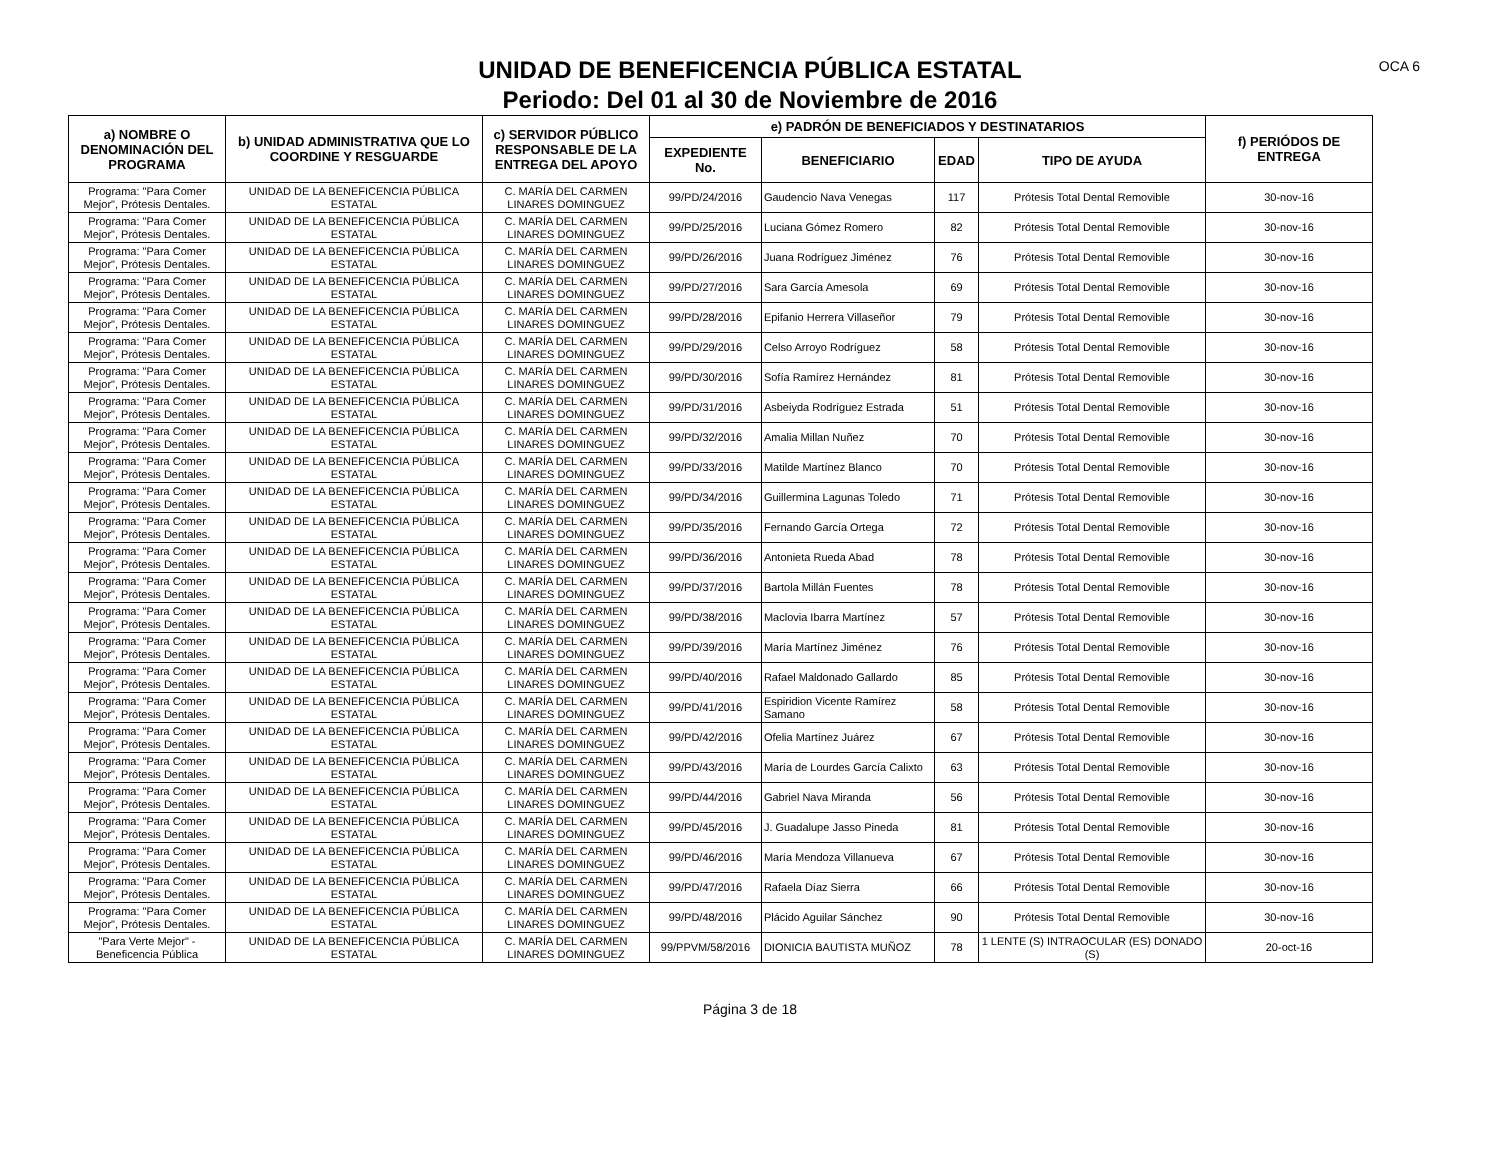UNIDAD DE BENEFICENCIA PÚBLICA ESTATAL
Periodo: Del 01 al 30 de Noviembre de 2016
OCA 6
| a) NOMBRE O DENOMINACIÓN DEL PROGRAMA | b) UNIDAD ADMINISTRATIVA QUE LO COORDINE Y RESGUARDE | c) SERVIDOR PÚBLICO RESPONSABLE DE LA ENTREGA DEL APOYO | e) PADRÓN DE BENEFICIADOS Y DESTINATARIOS | | | | f) PERIÓDOS DE ENTREGA |
| --- | --- | --- | --- | --- | --- | --- | --- |
| | | | EXPEDIENTE No. | BENEFICIARIO | EDAD | TIPO DE AYUDA | |
| Programa: "Para Comer Mejor", Prótesis Dentales. | UNIDAD DE LA BENEFICENCIA PÚBLICA ESTATAL | C. MARÍA DEL CARMEN LINARES DOMINGUEZ | 99/PD/24/2016 | Gaudencio Nava Venegas | 117 | Prótesis Total Dental Removible | 30-nov-16 |
| Programa: "Para Comer Mejor", Prótesis Dentales. | UNIDAD DE LA BENEFICENCIA PÚBLICA ESTATAL | C. MARÍA DEL CARMEN LINARES DOMINGUEZ | 99/PD/25/2016 | Luciana Gómez Romero | 82 | Prótesis Total Dental Removible | 30-nov-16 |
| Programa: "Para Comer Mejor", Prótesis Dentales. | UNIDAD DE LA BENEFICENCIA PÚBLICA ESTATAL | C. MARÍA DEL CARMEN LINARES DOMINGUEZ | 99/PD/26/2016 | Juana Rodríguez Jiménez | 76 | Prótesis Total Dental Removible | 30-nov-16 |
| Programa: "Para Comer Mejor", Prótesis Dentales. | UNIDAD DE LA BENEFICENCIA PÚBLICA ESTATAL | C. MARÍA DEL CARMEN LINARES DOMINGUEZ | 99/PD/27/2016 | Sara García Amesola | 69 | Prótesis Total Dental Removible | 30-nov-16 |
| Programa: "Para Comer Mejor", Prótesis Dentales. | UNIDAD DE LA BENEFICENCIA PÚBLICA ESTATAL | C. MARÍA DEL CARMEN LINARES DOMINGUEZ | 99/PD/28/2016 | Epifanio Herrera Villaseñor | 79 | Prótesis Total Dental Removible | 30-nov-16 |
| Programa: "Para Comer Mejor", Prótesis Dentales. | UNIDAD DE LA BENEFICENCIA PÚBLICA ESTATAL | C. MARÍA DEL CARMEN LINARES DOMINGUEZ | 99/PD/29/2016 | Celso Arroyo Rodríguez | 58 | Prótesis Total Dental Removible | 30-nov-16 |
| Programa: "Para Comer Mejor", Prótesis Dentales. | UNIDAD DE LA BENEFICENCIA PÚBLICA ESTATAL | C. MARÍA DEL CARMEN LINARES DOMINGUEZ | 99/PD/30/2016 | Sofía Ramírez Hernández | 81 | Prótesis Total Dental Removible | 30-nov-16 |
| Programa: "Para Comer Mejor", Prótesis Dentales. | UNIDAD DE LA BENEFICENCIA PÚBLICA ESTATAL | C. MARÍA DEL CARMEN LINARES DOMINGUEZ | 99/PD/31/2016 | Asbeiyda Rodríguez Estrada | 51 | Prótesis Total Dental Removible | 30-nov-16 |
| Programa: "Para Comer Mejor", Prótesis Dentales. | UNIDAD DE LA BENEFICENCIA PÚBLICA ESTATAL | C. MARÍA DEL CARMEN LINARES DOMINGUEZ | 99/PD/32/2016 | Amalia Millan Nuñez | 70 | Prótesis Total Dental Removible | 30-nov-16 |
| Programa: "Para Comer Mejor", Prótesis Dentales. | UNIDAD DE LA BENEFICENCIA PÚBLICA ESTATAL | C. MARÍA DEL CARMEN LINARES DOMINGUEZ | 99/PD/33/2016 | Matilde Martínez Blanco | 70 | Prótesis Total Dental Removible | 30-nov-16 |
| Programa: "Para Comer Mejor", Prótesis Dentales. | UNIDAD DE LA BENEFICENCIA PÚBLICA ESTATAL | C. MARÍA DEL CARMEN LINARES DOMINGUEZ | 99/PD/34/2016 | Guillermina Lagunas Toledo | 71 | Prótesis Total Dental Removible | 30-nov-16 |
| Programa: "Para Comer Mejor", Prótesis Dentales. | UNIDAD DE LA BENEFICENCIA PÚBLICA ESTATAL | C. MARÍA DEL CARMEN LINARES DOMINGUEZ | 99/PD/35/2016 | Fernando García Ortega | 72 | Prótesis Total Dental Removible | 30-nov-16 |
| Programa: "Para Comer Mejor", Prótesis Dentales. | UNIDAD DE LA BENEFICENCIA PÚBLICA ESTATAL | C. MARÍA DEL CARMEN LINARES DOMINGUEZ | 99/PD/36/2016 | Antonieta Rueda Abad | 78 | Prótesis Total Dental Removible | 30-nov-16 |
| Programa: "Para Comer Mejor", Prótesis Dentales. | UNIDAD DE LA BENEFICENCIA PÚBLICA ESTATAL | C. MARÍA DEL CARMEN LINARES DOMINGUEZ | 99/PD/37/2016 | Bartola Millán Fuentes | 78 | Prótesis Total Dental Removible | 30-nov-16 |
| Programa: "Para Comer Mejor", Prótesis Dentales. | UNIDAD DE LA BENEFICENCIA PÚBLICA ESTATAL | C. MARÍA DEL CARMEN LINARES DOMINGUEZ | 99/PD/38/2016 | Maclovia Ibarra Martínez | 57 | Prótesis Total Dental Removible | 30-nov-16 |
| Programa: "Para Comer Mejor", Prótesis Dentales. | UNIDAD DE LA BENEFICENCIA PÚBLICA ESTATAL | C. MARÍA DEL CARMEN LINARES DOMINGUEZ | 99/PD/39/2016 | María Martínez Jiménez | 76 | Prótesis Total Dental Removible | 30-nov-16 |
| Programa: "Para Comer Mejor", Prótesis Dentales. | UNIDAD DE LA BENEFICENCIA PÚBLICA ESTATAL | C. MARÍA DEL CARMEN LINARES DOMINGUEZ | 99/PD/40/2016 | Rafael Maldonado Gallardo | 85 | Prótesis Total Dental Removible | 30-nov-16 |
| Programa: "Para Comer Mejor", Prótesis Dentales. | UNIDAD DE LA BENEFICENCIA PÚBLICA ESTATAL | C. MARÍA DEL CARMEN LINARES DOMINGUEZ | 99/PD/41/2016 | Espiridion Vicente Ramírez Samano | 58 | Prótesis Total Dental Removible | 30-nov-16 |
| Programa: "Para Comer Mejor", Prótesis Dentales. | UNIDAD DE LA BENEFICENCIA PÚBLICA ESTATAL | C. MARÍA DEL CARMEN LINARES DOMINGUEZ | 99/PD/42/2016 | Ofelia Martínez Juárez | 67 | Prótesis Total Dental Removible | 30-nov-16 |
| Programa: "Para Comer Mejor", Prótesis Dentales. | UNIDAD DE LA BENEFICENCIA PÚBLICA ESTATAL | C. MARÍA DEL CARMEN LINARES DOMINGUEZ | 99/PD/43/2016 | María de Lourdes García Calixto | 63 | Prótesis Total Dental Removible | 30-nov-16 |
| Programa: "Para Comer Mejor", Prótesis Dentales. | UNIDAD DE LA BENEFICENCIA PÚBLICA ESTATAL | C. MARÍA DEL CARMEN LINARES DOMINGUEZ | 99/PD/44/2016 | Gabriel Nava Miranda | 56 | Prótesis Total Dental Removible | 30-nov-16 |
| Programa: "Para Comer Mejor", Prótesis Dentales. | UNIDAD DE LA BENEFICENCIA PÚBLICA ESTATAL | C. MARÍA DEL CARMEN LINARES DOMINGUEZ | 99/PD/45/2016 | J. Guadalupe Jasso Pineda | 81 | Prótesis Total Dental Removible | 30-nov-16 |
| Programa: "Para Comer Mejor", Prótesis Dentales. | UNIDAD DE LA BENEFICENCIA PÚBLICA ESTATAL | C. MARÍA DEL CARMEN LINARES DOMINGUEZ | 99/PD/46/2016 | María Mendoza Villanueva | 67 | Prótesis Total Dental Removible | 30-nov-16 |
| Programa: "Para Comer Mejor", Prótesis Dentales. | UNIDAD DE LA BENEFICENCIA PÚBLICA ESTATAL | C. MARÍA DEL CARMEN LINARES DOMINGUEZ | 99/PD/47/2016 | Rafaela Díaz Sierra | 66 | Prótesis Total Dental Removible | 30-nov-16 |
| Programa: "Para Comer Mejor", Prótesis Dentales. | UNIDAD DE LA BENEFICENCIA PÚBLICA ESTATAL | C. MARÍA DEL CARMEN LINARES DOMINGUEZ | 99/PD/48/2016 | Plácido Aguilar Sánchez | 90 | Prótesis Total Dental Removible | 30-nov-16 |
| "Para Verte Mejor" - Beneficencia Pública | UNIDAD DE LA BENEFICENCIA PÚBLICA ESTATAL | C. MARÍA DEL CARMEN LINARES DOMINGUEZ | 99/PPVM/58/2016 | DIONICIA BAUTISTA MUÑOZ | 78 | 1 LENTE (S) INTRAOCULAR (ES) DONADO (S) | 20-oct-16 |
Página 3 de 18